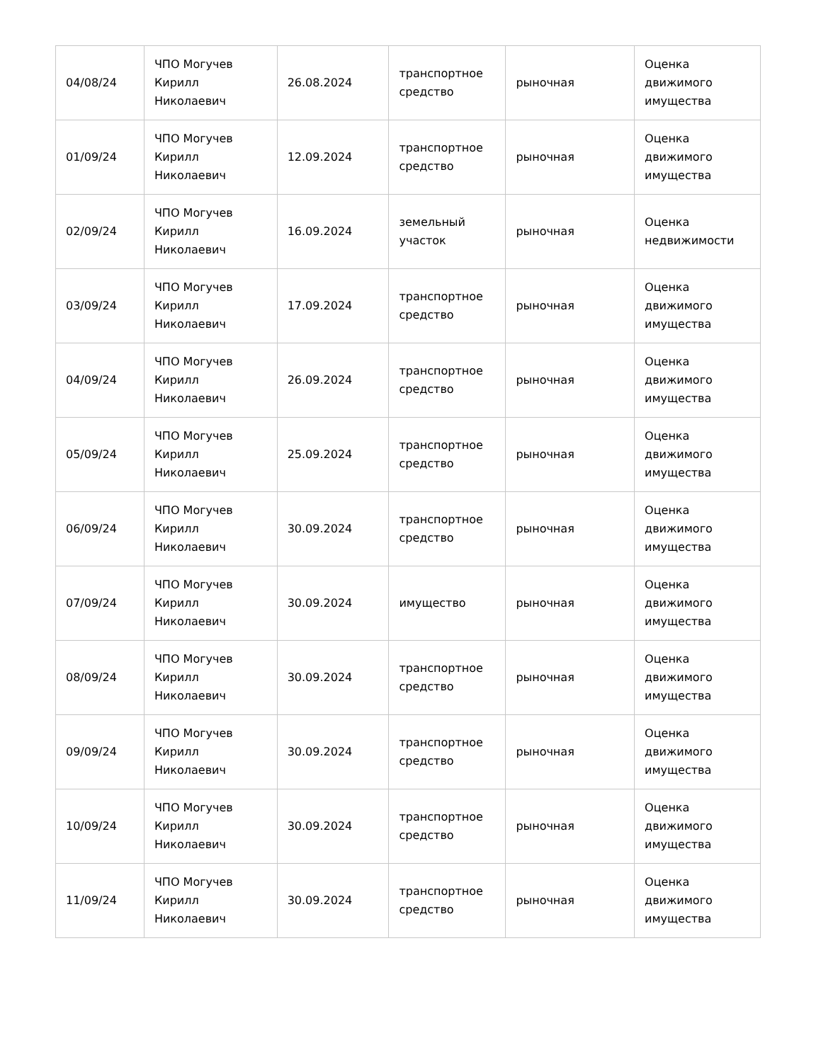| 04/08/24 | ЧПО Могучев Кирилл Николаевич | 26.08.2024 | транспортное средство | рыночная | Оценка движимого имущества |
| 01/09/24 | ЧПО Могучев Кирилл Николаевич | 12.09.2024 | транспортное средство | рыночная | Оценка движимого имущества |
| 02/09/24 | ЧПО Могучев Кирилл Николаевич | 16.09.2024 | земельный участок | рыночная | Оценка недвижимости |
| 03/09/24 | ЧПО Могучев Кирилл Николаевич | 17.09.2024 | транспортное средство | рыночная | Оценка движимого имущества |
| 04/09/24 | ЧПО Могучев Кирилл Николаевич | 26.09.2024 | транспортное средство | рыночная | Оценка движимого имущества |
| 05/09/24 | ЧПО Могучев Кирилл Николаевич | 25.09.2024 | транспортное средство | рыночная | Оценка движимого имущества |
| 06/09/24 | ЧПО Могучев Кирилл Николаевич | 30.09.2024 | транспортное средство | рыночная | Оценка движимого имущества |
| 07/09/24 | ЧПО Могучев Кирилл Николаевич | 30.09.2024 | имущество | рыночная | Оценка движимого имущества |
| 08/09/24 | ЧПО Могучев Кирилл Николаевич | 30.09.2024 | транспортное средство | рыночная | Оценка движимого имущества |
| 09/09/24 | ЧПО Могучев Кирилл Николаевич | 30.09.2024 | транспортное средство | рыночная | Оценка движимого имущества |
| 10/09/24 | ЧПО Могучев Кирилл Николаевич | 30.09.2024 | транспортное средство | рыночная | Оценка движимого имущества |
| 11/09/24 | ЧПО Могучев Кирилл Николаевич | 30.09.2024 | транспортное средство | рыночная | Оценка движимого имущества |